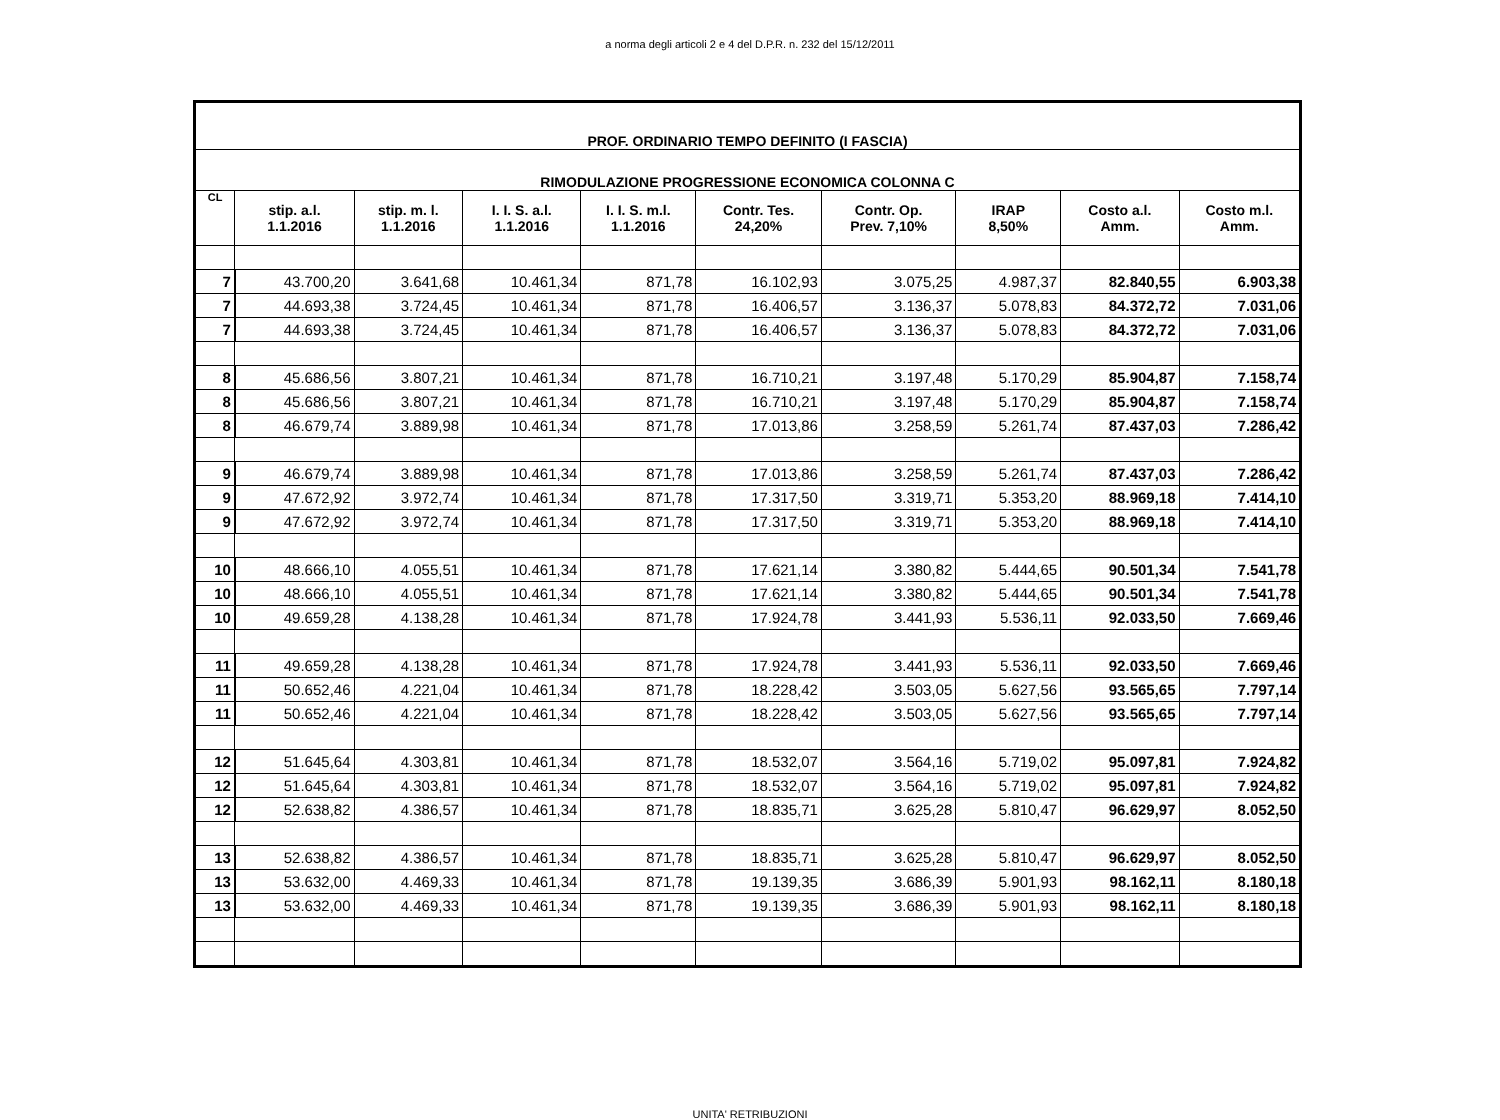a norma degli articoli 2 e 4 del D.P.R. n. 232 del 15/12/2011
| PROF. ORDINARIO TEMPO DEFINITO (I FASCIA) | | | | | | | | | |
| RIMODULAZIONE PROGRESSIONE ECONOMICA COLONNA C | | | | | | | | | |
| CL | stip. a.l. 1.1.2016 | stip. m. l. 1.1.2016 | I. I. S. a.l. 1.1.2016 | I. I. S. m.l. 1.1.2016 | Contr. Tes. 24,20% | Contr. Op. Prev. 7,10% | IRAP 8,50% | Costo a.l. Amm. | Costo m.l. Amm. |
| 7 | 43.700,20 | 3.641,68 | 10.461,34 | 871,78 | 16.102,93 | 3.075,25 | 4.987,37 | 82.840,55 | 6.903,38 |
| 7 | 44.693,38 | 3.724,45 | 10.461,34 | 871,78 | 16.406,57 | 3.136,37 | 5.078,83 | 84.372,72 | 7.031,06 |
| 7 | 44.693,38 | 3.724,45 | 10.461,34 | 871,78 | 16.406,57 | 3.136,37 | 5.078,83 | 84.372,72 | 7.031,06 |
| 8 | 45.686,56 | 3.807,21 | 10.461,34 | 871,78 | 16.710,21 | 3.197,48 | 5.170,29 | 85.904,87 | 7.158,74 |
| 8 | 45.686,56 | 3.807,21 | 10.461,34 | 871,78 | 16.710,21 | 3.197,48 | 5.170,29 | 85.904,87 | 7.158,74 |
| 8 | 46.679,74 | 3.889,98 | 10.461,34 | 871,78 | 17.013,86 | 3.258,59 | 5.261,74 | 87.437,03 | 7.286,42 |
| 9 | 46.679,74 | 3.889,98 | 10.461,34 | 871,78 | 17.013,86 | 3.258,59 | 5.261,74 | 87.437,03 | 7.286,42 |
| 9 | 47.672,92 | 3.972,74 | 10.461,34 | 871,78 | 17.317,50 | 3.319,71 | 5.353,20 | 88.969,18 | 7.414,10 |
| 9 | 47.672,92 | 3.972,74 | 10.461,34 | 871,78 | 17.317,50 | 3.319,71 | 5.353,20 | 88.969,18 | 7.414,10 |
| 10 | 48.666,10 | 4.055,51 | 10.461,34 | 871,78 | 17.621,14 | 3.380,82 | 5.444,65 | 90.501,34 | 7.541,78 |
| 10 | 48.666,10 | 4.055,51 | 10.461,34 | 871,78 | 17.621,14 | 3.380,82 | 5.444,65 | 90.501,34 | 7.541,78 |
| 10 | 49.659,28 | 4.138,28 | 10.461,34 | 871,78 | 17.924,78 | 3.441,93 | 5.536,11 | 92.033,50 | 7.669,46 |
| 11 | 49.659,28 | 4.138,28 | 10.461,34 | 871,78 | 17.924,78 | 3.441,93 | 5.536,11 | 92.033,50 | 7.669,46 |
| 11 | 50.652,46 | 4.221,04 | 10.461,34 | 871,78 | 18.228,42 | 3.503,05 | 5.627,56 | 93.565,65 | 7.797,14 |
| 11 | 50.652,46 | 4.221,04 | 10.461,34 | 871,78 | 18.228,42 | 3.503,05 | 5.627,56 | 93.565,65 | 7.797,14 |
| 12 | 51.645,64 | 4.303,81 | 10.461,34 | 871,78 | 18.532,07 | 3.564,16 | 5.719,02 | 95.097,81 | 7.924,82 |
| 12 | 51.645,64 | 4.303,81 | 10.461,34 | 871,78 | 18.532,07 | 3.564,16 | 5.719,02 | 95.097,81 | 7.924,82 |
| 12 | 52.638,82 | 4.386,57 | 10.461,34 | 871,78 | 18.835,71 | 3.625,28 | 5.810,47 | 96.629,97 | 8.052,50 |
| 13 | 52.638,82 | 4.386,57 | 10.461,34 | 871,78 | 18.835,71 | 3.625,28 | 5.810,47 | 96.629,97 | 8.052,50 |
| 13 | 53.632,00 | 4.469,33 | 10.461,34 | 871,78 | 19.139,35 | 3.686,39 | 5.901,93 | 98.162,11 | 8.180,18 |
| 13 | 53.632,00 | 4.469,33 | 10.461,34 | 871,78 | 19.139,35 | 3.686,39 | 5.901,93 | 98.162,11 | 8.180,18 |
UNITA' RETRIBUZIONI